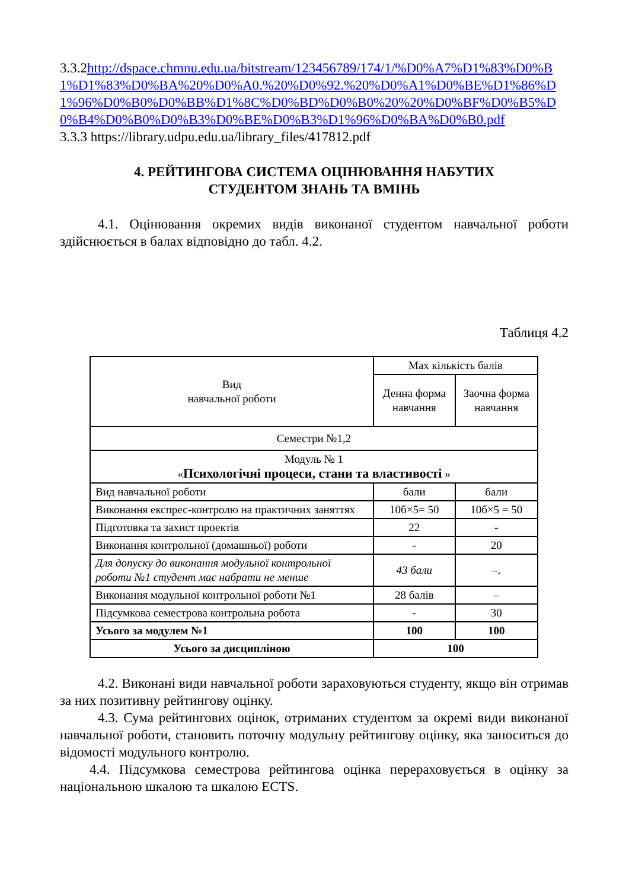3.3.2http://dspace.chmnu.edu.ua/bitstream/123456789/174/1/%D0%A7%D1%83%D0%B1%D1%83%D0%BA%20%D0%A0.%20%D0%92.%20%D0%A1%D0%BE%D1%86%D1%96%D0%B0%D0%BB%D1%8C%D0%BD%D0%B0%20%20%D0%BF%D0%B5%D0%B4%D0%B0%D0%B3%D0%BE%D0%B3%D1%96%D0%BA%D0%B0.pdf
3.3.3 https://library.udpu.edu.ua/library_files/417812.pdf
4. РЕЙТИНГОВА СИСТЕМА ОЦІНЮВАННЯ НАБУТИХ
СТУДЕНТОМ ЗНАНЬ ТА ВМІНЬ
4.1. Оцінювання окремих видів виконаної студентом навчальної роботи здійснюється в балах відповідно до табл. 4.2.
Таблиця 4.2
| Вид навчальної роботи | Max кількість балів | |
| --- | --- | --- |
| | Денна форма навчання | Заочна форма навчання |
| Семестри №1,2 | | |
| Модуль № 1 « Психологічні процеси, стани та властивості » | | |
| Вид навчальної роботи | бали | бали |
| Виконання експрес-контролю на практичних заняттях | 10б×5= 50 | 10б×5 = 50 |
| Підготовка та захист проектів | 22 | - |
| Виконання контрольної (домашньої) роботи | - | 20 |
| Для допуску до виконання модульної контрольної роботи №1 студент має набрати не менше | 43 бали | –. |
| Виконання модульної контрольної роботи №1 | 28 балів | – |
| Підсумкова семестрова контрольна робота | - | 30 |
| Усього за модулем №1 | 100 | 100 |
| Усього за дисципліною | 100 | |
4.2. Виконані види навчальної роботи зараховуються студенту, якщо він отримав за них позитивну рейтингову оцінку.
4.3. Сума рейтингових оцінок, отриманих студентом за окремі види виконаної навчальної роботи, становить поточну модульну рейтингову оцінку, яка заноситься до відомості модульного контролю.
4.4. Підсумкова семестрова рейтингова оцінка перераховується в оцінку за національною шкалою та шкалою ECTS.